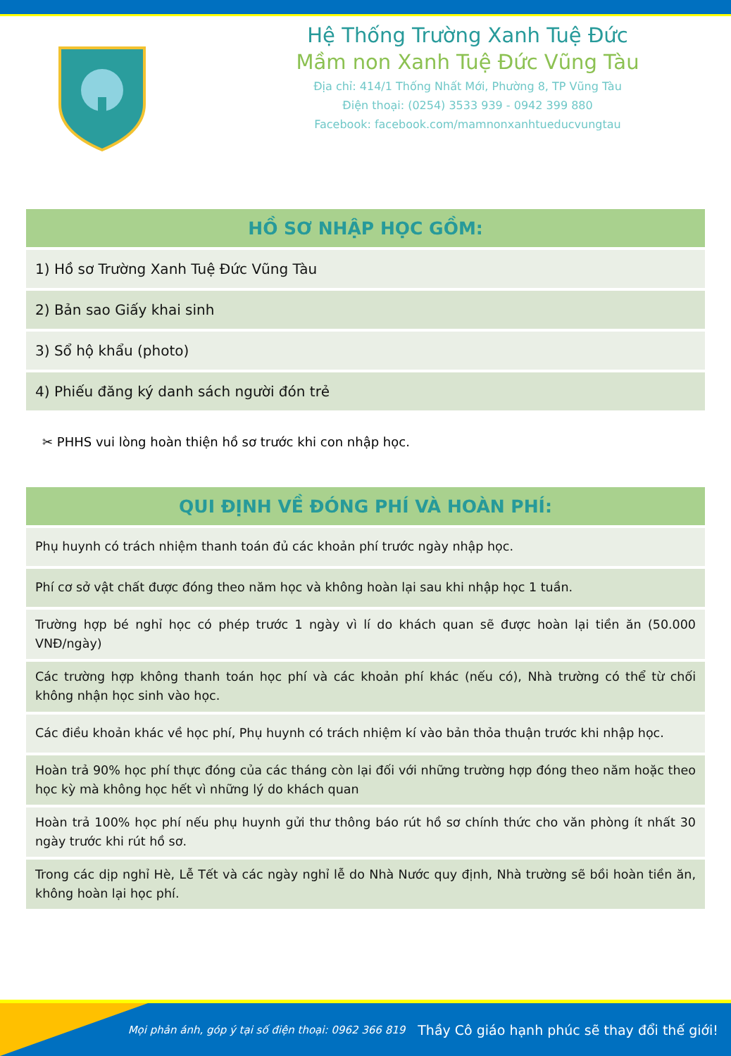Hệ Thống Trường Xanh Tuệ Đức
Mầm non Xanh Tuệ Đức Vũng Tàu
Địa chỉ: 414/1 Thống Nhất Mới, Phường 8, TP Vũng Tàu
Điện thoại: (0254) 3533 939 - 0942 399 880
Facebook: facebook.com/mamnonxanhtueducvungtau
| HỒ SƠ NHẬP HỌC GỒM: |
| --- |
| 1) Hồ sơ Trường Xanh Tuệ Đức Vũng Tàu |
| 2) Bản sao Giấy khai sinh |
| 3) Sổ hộ khẩu (photo) |
| 4) Phiếu đăng ký danh sách người đón trẻ |
✂ PHHS vui lòng hoàn thiện hồ sơ trước khi con nhập học.
| QUI ĐỊNH VỀ ĐÓNG PHÍ VÀ HOÀN PHÍ: |
| --- |
| Phụ huynh có trách nhiệm thanh toán đủ các khoản phí trước ngày nhập học. |
| Phí cơ sở vật chất được đóng theo năm học và không hoàn lại sau khi nhập học 1 tuần. |
| Trường hợp bé nghỉ học có phép trước 1 ngày vì lí do khách quan sẽ được hoàn lại tiền ăn (50.000 VNĐ/ngày) |
| Các trường hợp không thanh toán học phí và các khoản phí khác (nếu có), Nhà trường có thể từ chối không nhận học sinh vào học. |
| Các điều khoản khác về học phí, Phụ huynh có trách nhiệm kí vào bản thỏa thuận trước khi nhập học. |
| Hoàn trả 90% học phí thực đóng của các tháng còn lại đối với những trường hợp đóng theo năm hoặc theo học kỳ mà không học hết vì những lý do khách quan |
| Hoàn trả 100% học phí nếu phụ huynh gửi thư thông báo rút hồ sơ chính thức cho văn phòng ít nhất 30 ngày trước khi rút hồ sơ. |
| Trong các dịp nghỉ Hè, Lễ Tết và các ngày nghỉ lễ do Nhà Nước quy định, Nhà trường sẽ bồi hoàn tiền ăn, không hoàn lại học phí. |
Mọi phản ánh, góp ý tại số điện thoại: 0962 366 819 Thầy Cô giáo hạnh phúc sẽ thay đổi thế giới!